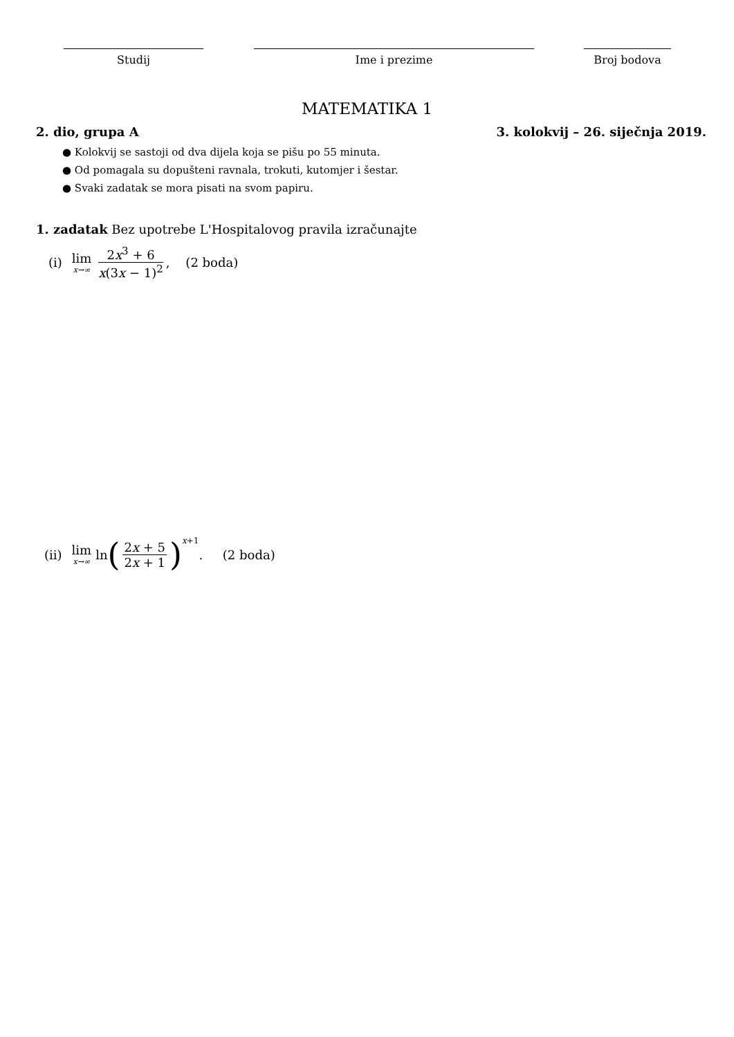Studij Ime i prezime Broj bodova
MATEMATIKA 1
2. dio, grupa A 3. kolokvij – 26. siječnja 2019.
● Kolokvij se sastoji od dva dijela koja se pišu po 55 minuta.
● Od pomagala su dopušteni ravnala, trokuti, kutomjer i šestar.
● Svaki zadatak se mora pisati na svom papiru.
1. zadatak Bez upotrebe L'Hospitalovog pravila izračunajte
(i) lim x→∞ 2x<sup>3</sup> + 6 x(3x − 1)<sup>2</sup>, (2 boda)
(ii) lim x→∞ ln (2x + 5 2x + 1)<sup>x+1</sup>. (2 boda)